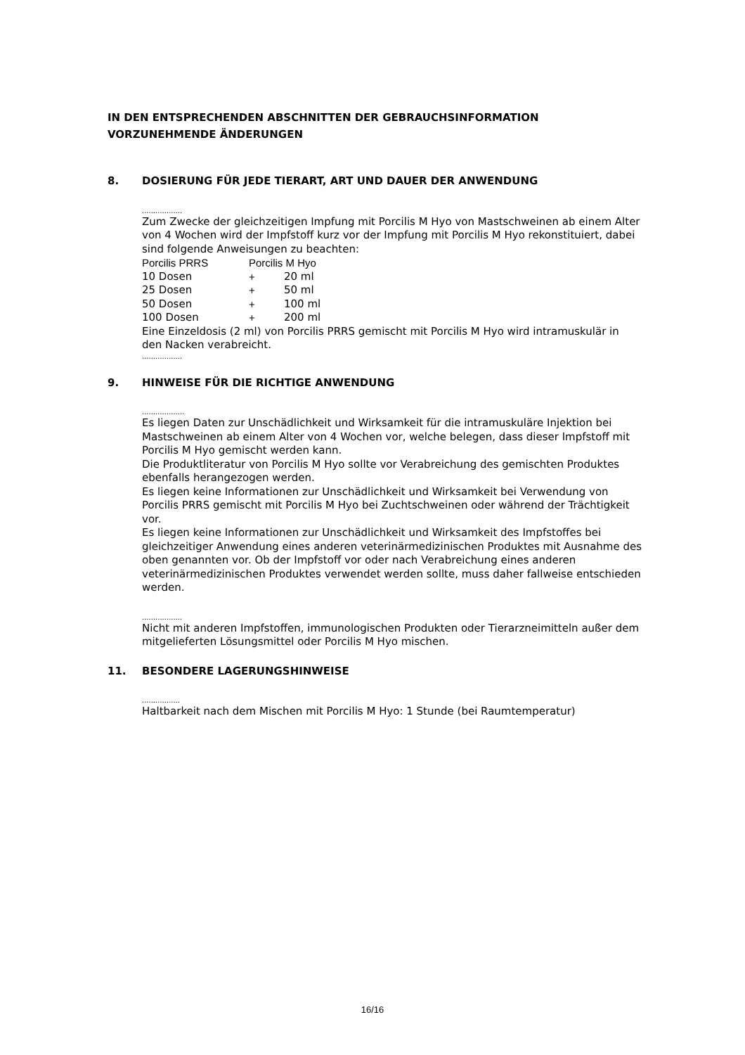IN DEN ENTSPRECHENDEN ABSCHNITTEN DER GEBRAUCHSINFORMATION VORZUNEHMENDE ÄNDERUNGEN
8. DOSIERUNG FÜR JEDE TIERART, ART UND DAUER DER ANWENDUNG
..................
Zum Zwecke der gleichzeitigen Impfung mit Porcilis M Hyo von Mastschweinen ab einem Alter von 4 Wochen wird der Impfstoff kurz vor der Impfung mit Porcilis M Hyo rekonstituiert, dabei sind folgende Anweisungen zu beachten:
| Porcilis PRRS | Porcilis M Hyo | |
| 10 Dosen | + | 20 ml |
| 25 Dosen | + | 50 ml |
| 50 Dosen | + | 100 ml |
| 100 Dosen | + | 200 ml |
Eine Einzeldosis (2 ml) von Porcilis PRRS gemischt mit Porcilis M Hyo wird intramuskulär in den Nacken verabreicht.
..................
9. HINWEISE FÜR DIE RICHTIGE ANWENDUNG
...................
Es liegen Daten zur Unschädlichkeit und Wirksamkeit für die intramuskuläre Injektion bei Mastschweinen ab einem Alter von 4 Wochen vor, welche belegen, dass dieser Impfstoff mit Porcilis M Hyo gemischt werden kann.
Die Produktliteratur von Porcilis M Hyo sollte vor Verabreichung des gemischten Produktes ebenfalls herangezogen werden.
Es liegen keine Informationen zur Unschädlichkeit und Wirksamkeit bei Verwendung von Porcilis PRRS gemischt mit Porcilis M Hyo bei Zuchtschweinen oder während der Trächtigkeit vor.
Es liegen keine Informationen zur Unschädlichkeit und Wirksamkeit des Impfstoffes bei gleichzeitiger Anwendung eines anderen veterinärmedizinischen Produktes mit Ausnahme des oben genannten vor. Ob der Impfstoff vor oder nach Verabreichung eines anderen veterinärmedizinischen Produktes verwendet werden sollte, muss daher fallweise entschieden werden.
..................
Nicht mit anderen Impfstoffen, immunologischen Produkten oder Tierarzneimitteln außer dem mitgelieferten Lösungsmittel oder Porcilis M Hyo mischen.
11. BESONDERE LAGERUNGSHINWEISE
.................
Haltbarkeit nach dem Mischen mit Porcilis M Hyo: 1 Stunde (bei Raumtemperatur)
16/16